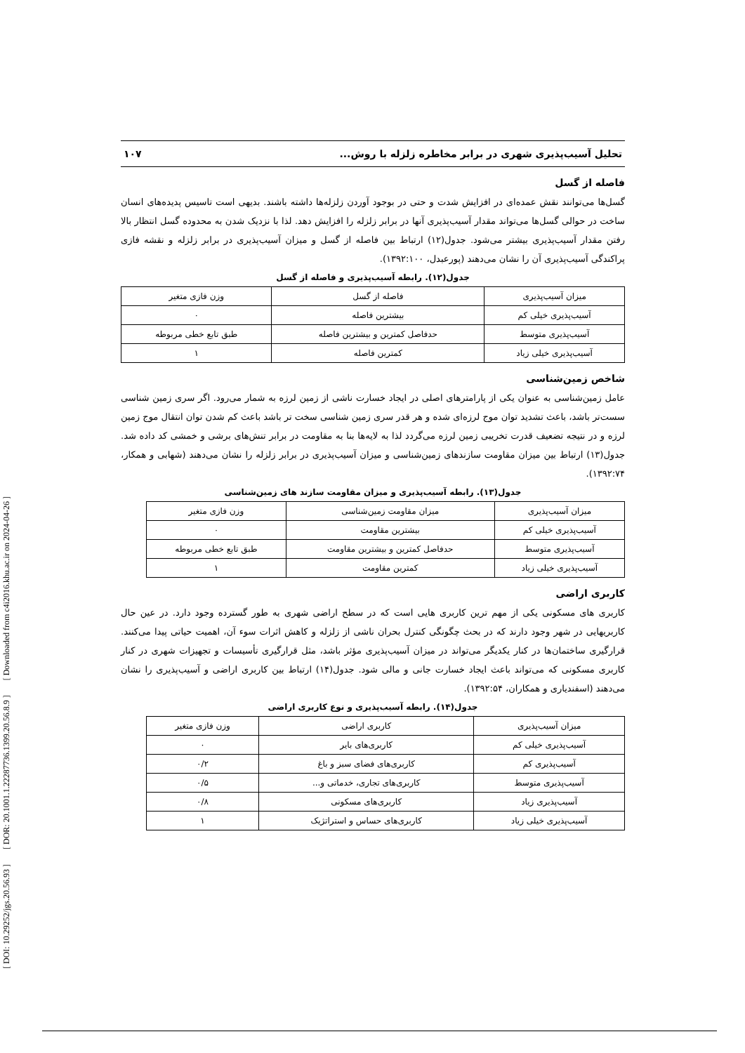[ DOI: 10.29252/jgs.20.56.93 ] [ DOR: 20.1001.1.22287736.1399.20.56.8.9 ] [ Downloaded from c4i2016.khu.ac.ir on 2024-04-26 ]
تحلیل آسیب‌پذیری شهری در برابر مخاطره زلزله با روش... ۱۰۷
فاصله از گسل
گسل‌ها می‌توانند نقش عمده‌ای در افزایش شدت و حتی در بوجود آوردن زلزله‌ها داشته باشند. بدیهی است تاسیس پدیده‌های انسان ساخت در حوالی گسل‌ها می‌تواند مقدار آسیب‌پذیری آنها در برابر زلزله را افزایش دهد. لذا با نزدیک شدن به محدوده گسل انتظار بالا رفتن مقدار آسیب‌پذیری بیشتر می‌شود. جدول(۱۲) ارتباط بین فاصله از گسل و میزان آسیب‌پذیری در برابر زلزله و نقشه فازی پراکندگی آسیب‌پذیری آن را نشان می‌دهند (پورعبدل، ۱۳۹۲:۱۰۰).
جدول(۱۲). رابطه آسیب‌پذیری و فاصله از گسل
| میزان آسیب‌پذیری | فاصله از گسل | وزن فازی متغیر |
| آسیب‌پذیری خیلی کم | بیشترین فاصله | ۰ |
| آسیب‌پذیری متوسط | حدفاصل کمترین و بیشترین فاصله | طبق تابع خطی مربوطه |
| آسیب‌پذیری خیلی زیاد | کمترین فاصله | ۱ |
شاخص زمین‌شناسی
عامل زمین‌شناسی به عنوان یکی از پارامترهای اصلی در ایجاد خسارت ناشی از زمین لرزه به شمار می‌رود. اگر سری زمین شناسی سست‌تر باشد، باعث تشدید توان موج لرزه‌ای شده و هر قدر سری زمین شناسی سخت تر باشد باعث کم شدن توان انتقال موج زمین لرزه و در نتیجه تضعیف قدرت تخریبی زمین لرزه می‌گردد لذا به لایه‌ها بنا به مقاومت در برابر تنش‌های برشی و خمشی کد داده شد. جدول(۱۳) ارتباط بین میزان مقاومت سازندهای زمین‌شناسی و میزان آسیب‌پذیری در برابر زلزله را نشان می‌دهند (شهابی و همکار، ۱۳۹۲:۷۴).
جدول(۱۳). رابطه آسیب‌پذیری و میزان مقاومت سازند های زمین‌شناسی
| میزان آسیب‌پذیری | میزان مقاومت زمین‌شناسی | وزن فازی متغیر |
| آسیب‌پذیری خیلی کم | بیشترین مقاومت | ۰ |
| آسیب‌پذیری متوسط | حدفاصل کمترین و بیشترین مقاومت | طبق تابع خطی مربوطه |
| آسیب‌پذیری خیلی زیاد | کمترین مقاومت | ۱ |
کاربری اراضی
کاربری های مسکونی یکی از مهم ترین کاربری هایی است که در سطح اراضی شهری به طور گسترده وجود دارد. در عین حال کاربریهایی در شهر وجود دارند که در بحث چگونگی کنترل بحران ناشی از زلزله و کاهش اثرات سوء آن، اهمیت حیاتی پیدا می‌کنند. قرارگیری ساختمان‌ها در کنار یکدیگر می‌تواند در میزان آسیب‌پذیری مؤثر باشد، مثل قرارگیری تأسیسات و تجهیزات شهری در کنار کاربری مسکونی که می‌تواند باعث ایجاد خسارت جانی و مالی شود. جدول(۱۴) ارتباط بین کاربری اراضی و آسیب‌پذیری را نشان می‌دهند (اسفندیاری و همکاران، ۱۳۹۲:۵۴).
جدول(۱۴). رابطه آسیب‌پذیری و نوع کاربری اراضی
| میزان آسیب‌پذیری | کاربری اراضی | وزن فازی متغیر |
| آسیب‌پذیری خیلی کم | کاربری‌های بایر | ۰ |
| آسیب‌پذیری کم | کاربری‌های فضای سبز و باغ | ۰/۲ |
| آسیب‌پذیری متوسط | کاربری‌های تجاری، خدماتی و... | ۰/۵ |
| آسیب‌پذیری زیاد | کاربری‌های مسکونی | ۰/۸ |
| آسیب‌پذیری خیلی زیاد | کاربری‌های حساس و استراتژیک | ۱ |